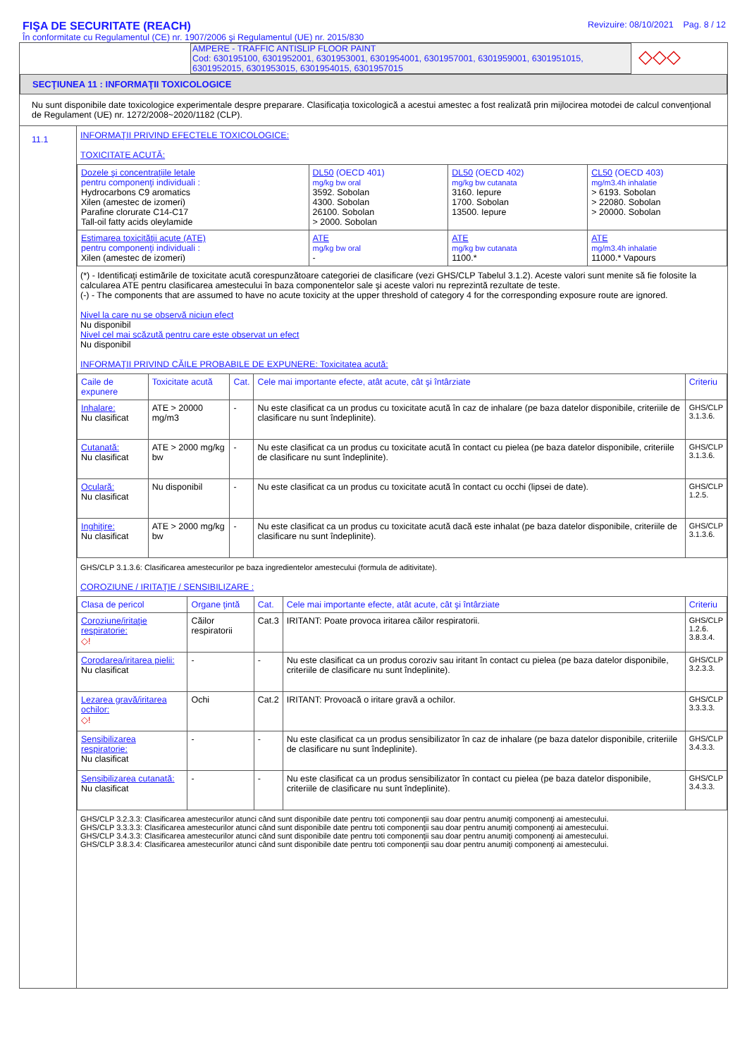FIŞA DE SECURITATE (REACH)
În conformitate cu Regulamentul (CE) nr. 1907/2006 şi Regulamentul (UE) nr. 2015/830
Revizuire: 08/10/2021 Pag. 8 / 12
AMPERE - TRAFFIC ANTISLIP FLOOR PAINT
Cod: 630195100, 6301952001, 6301953001, 6301954001, 6301957001, 6301959001, 6301951015, 6301952015, 6301953015, 6301954015, 6301957015
◇◇◇
SECŢIUNEA 11 : INFORMAŢII TOXICOLOGICE
Nu sunt disponibile date toxicologice experimentale despre preparare. Clasificaţia toxicologică a acestui amestec a fost realizată prin mijlocirea motodei de calcul convenţional de Regulament (UE) nr. 1272/2008~2020/1182 (CLP).
11.1
INFORMAŢII PRIVIND EFECTELE TOXICOLOGICE:
TOXICITATE ACUTĂ:
| Dozele şi concentraţiile letale pentru componenţi individuali : Hydrocarbons C9 aromatics Xilen (amestec de izomeri) Parafine clorurate C14-C17 Tall-oil fatty acids oleylamide | DL50 (OECD 401) mg/kg bw oral 3592. Sobolan 4300. Sobolan 26100. Sobolan > 2000. Sobolan | DL50 (OECD 402) mg/kg bw cutanata 3160. Iepure 1700. Sobolan 13500. Iepure | CL50 (OECD 403) mg/m3.4h inhalatie > 6193. Sobolan > 22080. Sobolan > 20000. Sobolan |
| Estimarea toxicităţii acute (ATE) pentru componenţi individuali : Xilen (amestec de izomeri) | ATE mg/kg bw oral - | ATE mg/kg bw cutanata 1100.* | ATE mg/m3.4h inhalatie 11000.* Vapours |
(*) - Identificaţi estimările de toxicitate acută corespunzătoare categoriei de clasificare (vezi GHS/CLP Tabelul 3.1.2). Aceste valori sunt menite să fie folosite la calcularea ATE pentru clasificarea amestecului în baza componentelor sale şi aceste valori nu reprezintă rezultate de teste.
(-) - The components that are assumed to have no acute toxicity at the upper threshold of category 4 for the corresponding exposure route are ignored.
Nivel la care nu se observă niciun efect
Nu disponibil
Nivel cel mai scăzută pentru care este observat un efect
Nu disponibil
INFORMAŢII PRIVIND CĂILE PROBABILE DE EXPUNERE: Toxicitatea acută:
| Caile de expunere | Toxicitate acută | Cat. | Cele mai importante efecte, atât acute, cât şi întârziate | Criteriu |
| --- | --- | --- | --- | --- |
| Inhalare: Nu clasificat | ATE > 20000 mg/m3 | - | Nu este clasificat ca un produs cu toxicitate acută în caz de inhalare (pe baza datelor disponibile, criteriile de clasificare nu sunt îndeplinite). | GHS/CLP 3.1.3.6. |
| Cutanată: Nu clasificat | ATE > 2000 mg/kg bw | - | Nu este clasificat ca un produs cu toxicitate acută în contact cu pielea (pe baza datelor disponibile, criteriile de clasificare nu sunt îndeplinite). | GHS/CLP 3.1.3.6. |
| Oculară: Nu clasificat | Nu disponibil | - | Nu este clasificat ca un produs cu toxicitate acută în contact cu occhi (lipsei de date). | GHS/CLP 1.2.5. |
| Inghiţire: Nu clasificat | ATE > 2000 mg/kg bw | - | Nu este clasificat ca un produs cu toxicitate acută dacă este inhalat (pe baza datelor disponibile, criteriile de clasificare nu sunt îndeplinite). | GHS/CLP 3.1.3.6. |
GHS/CLP 3.1.3.6: Clasificarea amestecurilor pe baza ingredientelor amestecului (formula de aditivitate).
COROZIUNE / IRITAŢIE / SENSIBILIZARE :
| Clasa de pericol | Organe ţintă | Cat. | Cele mai importante efecte, atât acute, cât şi întârziate | Criteriu |
| --- | --- | --- | --- | --- |
| Coroziune/iritaţie respiratorie: ◇! | Căilor respiratorii | Cat.3 | IRITANT: Poate provoca iritarea căilor respiratorii. | GHS/CLP 1.2.6. 3.8.3.4. |
| Corodarea/iritarea pielii: Nu clasificat | - | - | Nu este clasificat ca un produs coroziv sau iritant în contact cu pielea (pe baza datelor disponibile, criteriile de clasificare nu sunt îndeplinite). | GHS/CLP 3.2.3.3. |
| Lezarea gravă/iritarea ochilor: ◇! | Ochi | Cat.2 | IRITANT: Provoacă o iritare gravă a ochilor. | GHS/CLP 3.3.3.3. |
| Sensibilizarea respiratorie: Nu clasificat | - | - | Nu este clasificat ca un produs sensibilizator în caz de inhalare (pe baza datelor disponibile, criteriile de clasificare nu sunt îndeplinite). | GHS/CLP 3.4.3.3. |
| Sensibilizarea cutanată: Nu clasificat | - | - | Nu este clasificat ca un produs sensibilizator în contact cu pielea (pe baza datelor disponibile, criteriile de clasificare nu sunt îndeplinite). | GHS/CLP 3.4.3.3. |
GHS/CLP 3.2.3.3: Clasificarea amestecurilor atunci când sunt disponibile date pentru toti componenţii sau doar pentru anumiţi componenţi ai amestecului.
GHS/CLP 3.3.3.3: Clasificarea amestecurilor atunci când sunt disponibile date pentru toti componenţii sau doar pentru anumiţi componenţi ai amestecului.
GHS/CLP 3.4.3.3: Clasificarea amestecurilor atunci când sunt disponibile date pentru toti componenţii sau doar pentru anumiţi componenţi ai amestecului.
GHS/CLP 3.8.3.4: Clasificarea amestecurilor atunci când sunt disponibile date pentru toti componenţii sau doar pentru anumiţi componenţi ai amestecului.